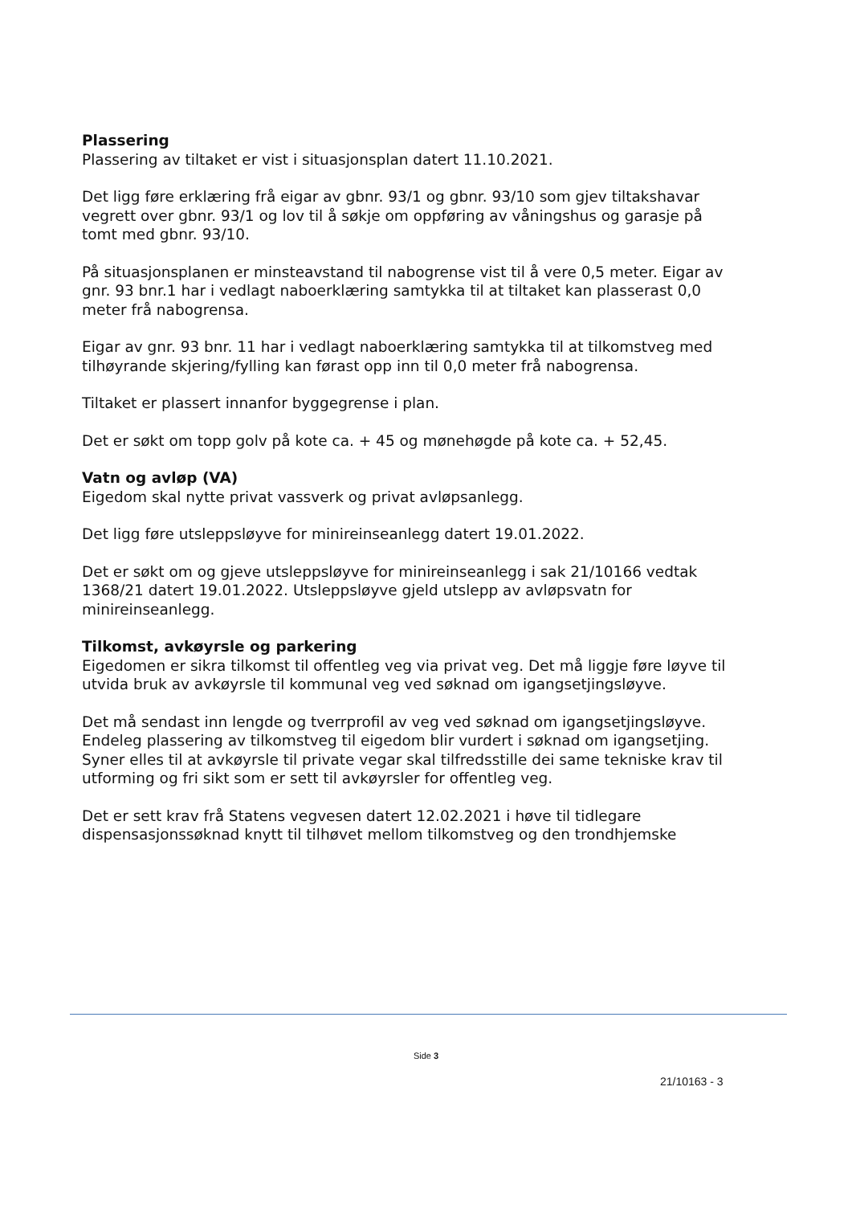Plassering
Plassering av tiltaket er vist i situasjonsplan datert 11.10.2021.
Det ligg føre erklæring frå eigar av gbnr. 93/1 og gbnr. 93/10 som gjev tiltakshavar vegrett over gbnr. 93/1 og lov til å søkje om oppføring av våningshus og garasje på tomt med gbnr. 93/10.
På situasjonsplanen er minsteavstand til nabogrense vist til å vere 0,5 meter. Eigar av gnr. 93 bnr.1 har i vedlagt naboerklæring samtykka til at tiltaket kan plasserast 0,0 meter frå nabogrensa.
Eigar av gnr. 93 bnr. 11 har i vedlagt naboerklæring samtykka til at tilkomstveg med tilhøyrande skjering/fylling kan førast opp inn til 0,0 meter frå nabogrensa.
Tiltaket er plassert innanfor byggegrense i plan.
Det er søkt om topp golv på kote ca. + 45 og mønehøgde på kote ca. + 52,45.
Vatn og avløp (VA)
Eigedom skal nytte privat vassverk og privat avløpsanlegg.
Det ligg føre utsleppsløyve for minireinseanlegg datert 19.01.2022.
Det er søkt om og gjeve utsleppsløyve for minireinseanlegg i sak 21/10166 vedtak 1368/21 datert 19.01.2022. Utsleppsløyve gjeld utslepp av avløpsvatn for minireinseanlegg.
Tilkomst, avkøyrsle og parkering
Eigedomen er sikra tilkomst til offentleg veg via privat veg. Det må liggje føre løyve til utvida bruk av avkøyrsle til kommunal veg ved søknad om igangsetjingsløyve.
Det må sendast inn lengde og tverrprofil av veg ved søknad om igangsetjingsløyve. Endeleg plassering av tilkomstveg til eigedom blir vurdert i søknad om igangsetjing. Syner elles til at avkøyrsle til private vegar skal tilfredsstille dei same tekniske krav til utforming og fri sikt som er sett til avkøyrsler for offentleg veg.
Det er sett krav frå Statens vegvesen datert 12.02.2021 i høve til tidlegare dispensasjonssøknad knytt til tilhøvet mellom tilkomstveg og den trondhjemske
Side 3
21/10163 - 3